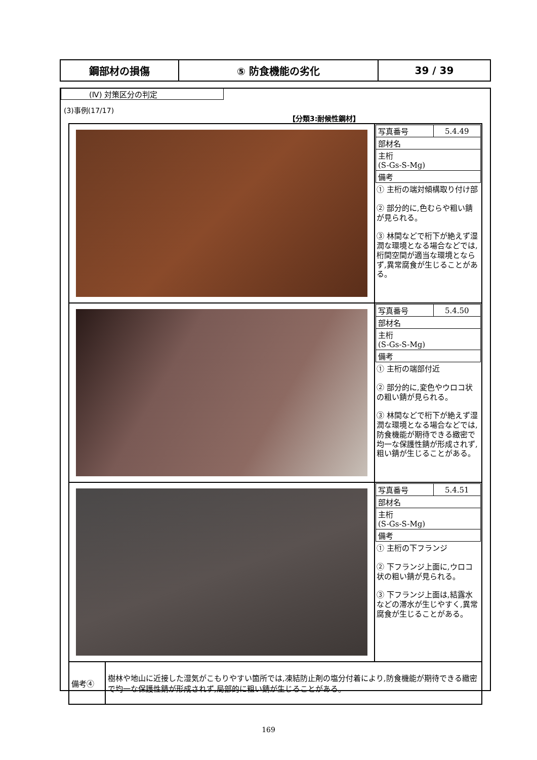| 鋼部材の損傷 | ⑤ 防食機能の劣化 | 39 / 39 |
(Ⅳ) 対策区分の判定
(3)事例(17/17)
【分類3:耐候性鋼材】
| | / 写真番号 / 5.4.49 / / 部材名 / / / 主桁 (S-Gs-S-Mg) / / / 備考 / / ① 主桁の端対傾構取り付け部 ② 部分的に,色むらや粗い錆が見られる。 ③ 林間などで桁下が絶えず湿潤な環境となる場合などでは,桁間空間が適当な環境とならず,異常腐食が生じることがある。 |
| | / 写真番号 / 5.4.50 / / 部材名 / / / 主桁 (S-Gs-S-Mg) / / / 備考 / / ① 主桁の端部付近 ② 部分的に,変色やウロコ状の粗い錆が見られる。 ③ 林間などで桁下が絶えず湿潤な環境となる場合などでは,防食機能が期待できる緻密で均一な保護性錆が形成されず,粗い錆が生じることがある。 |
| | / 写真番号 / 5.4.51 / / 部材名 / / / 主桁 (S-Gs-S-Mg) / / / 備考 / / ① 主桁の下フランジ ② 下フランジ上面に,ウロコ状の粗い錆が見られる。 ③ 下フランジ上面は,結露水などの滞水が生じやすく,異常腐食が生じることがある。 |
| / 備考④ / 樹林や地山に近接した湿気がこもりやすい箇所では,凍結防止剤の塩分付着により,防食機能が期待できる緻密で均一な保護性錆が形成されず,局部的に粗い錆が生じることがある。 / | |
169